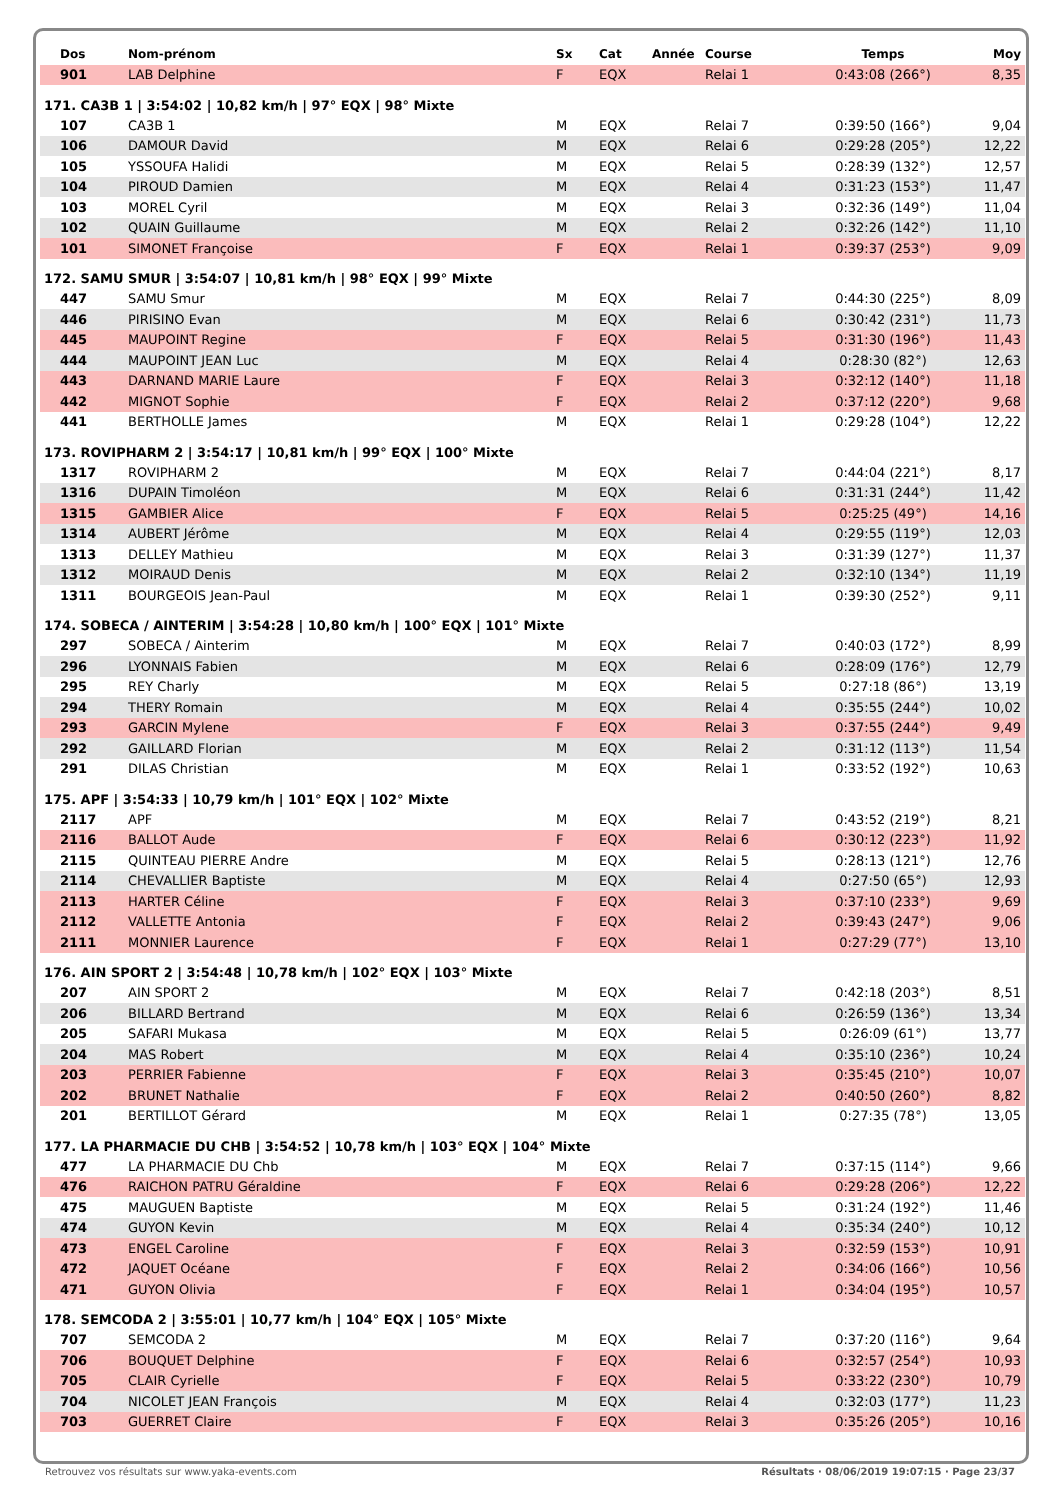| Dos | Nom-prénom | Sx | Cat | Année | Course | Temps | Moy |
| --- | --- | --- | --- | --- | --- | --- | --- |
| 901 | LAB Delphine | F | EQX | | Relai 1 | 0:43:08 (266°) | 8,35 |
| 171. CA3B 1 / 3:54:02 / 10,82 km/h / 97° EQX / 98° Mixte | | | | | | | |
| 107 | CA3B 1 | M | EQX | | Relai 7 | 0:39:50 (166°) | 9,04 |
| 106 | DAMOUR David | M | EQX | | Relai 6 | 0:29:28 (205°) | 12,22 |
| 105 | YSSOUFA Halidi | M | EQX | | Relai 5 | 0:28:39 (132°) | 12,57 |
| 104 | PIROUD Damien | M | EQX | | Relai 4 | 0:31:23 (153°) | 11,47 |
| 103 | MOREL Cyril | M | EQX | | Relai 3 | 0:32:36 (149°) | 11,04 |
| 102 | QUAIN Guillaume | M | EQX | | Relai 2 | 0:32:26 (142°) | 11,10 |
| 101 | SIMONET Françoise | F | EQX | | Relai 1 | 0:39:37 (253°) | 9,09 |
| 172. SAMU SMUR / 3:54:07 / 10,81 km/h / 98° EQX / 99° Mixte | | | | | | | |
| 447 | SAMU Smur | M | EQX | | Relai 7 | 0:44:30 (225°) | 8,09 |
| 446 | PIRISINO Evan | M | EQX | | Relai 6 | 0:30:42 (231°) | 11,73 |
| 445 | MAUPOINT Regine | F | EQX | | Relai 5 | 0:31:30 (196°) | 11,43 |
| 444 | MAUPOINT JEAN Luc | M | EQX | | Relai 4 | 0:28:30 (82°) | 12,63 |
| 443 | DARNAND MARIE Laure | F | EQX | | Relai 3 | 0:32:12 (140°) | 11,18 |
| 442 | MIGNOT Sophie | F | EQX | | Relai 2 | 0:37:12 (220°) | 9,68 |
| 441 | BERTHOLLE James | M | EQX | | Relai 1 | 0:29:28 (104°) | 12,22 |
| 173. ROVIPHARM 2 / 3:54:17 / 10,81 km/h / 99° EQX / 100° Mixte | | | | | | | |
| 1317 | ROVIPHARM 2 | M | EQX | | Relai 7 | 0:44:04 (221°) | 8,17 |
| 1316 | DUPAIN Timoléon | M | EQX | | Relai 6 | 0:31:31 (244°) | 11,42 |
| 1315 | GAMBIER Alice | F | EQX | | Relai 5 | 0:25:25 (49°) | 14,16 |
| 1314 | AUBERT Jérôme | M | EQX | | Relai 4 | 0:29:55 (119°) | 12,03 |
| 1313 | DELLEY Mathieu | M | EQX | | Relai 3 | 0:31:39 (127°) | 11,37 |
| 1312 | MOIRAUD Denis | M | EQX | | Relai 2 | 0:32:10 (134°) | 11,19 |
| 1311 | BOURGEOIS Jean-Paul | M | EQX | | Relai 1 | 0:39:30 (252°) | 9,11 |
| 174. SOBECA / AINTERIM / 3:54:28 / 10,80 km/h / 100° EQX / 101° Mixte | | | | | | | |
| 297 | SOBECA / Ainterim | M | EQX | | Relai 7 | 0:40:03 (172°) | 8,99 |
| 296 | LYONNAIS Fabien | M | EQX | | Relai 6 | 0:28:09 (176°) | 12,79 |
| 295 | REY Charly | M | EQX | | Relai 5 | 0:27:18 (86°) | 13,19 |
| 294 | THERY Romain | M | EQX | | Relai 4 | 0:35:55 (244°) | 10,02 |
| 293 | GARCIN Mylene | F | EQX | | Relai 3 | 0:37:55 (244°) | 9,49 |
| 292 | GAILLARD Florian | M | EQX | | Relai 2 | 0:31:12 (113°) | 11,54 |
| 291 | DILAS Christian | M | EQX | | Relai 1 | 0:33:52 (192°) | 10,63 |
| 175. APF / 3:54:33 / 10,79 km/h / 101° EQX / 102° Mixte | | | | | | | |
| 2117 | APF | M | EQX | | Relai 7 | 0:43:52 (219°) | 8,21 |
| 2116 | BALLOT Aude | F | EQX | | Relai 6 | 0:30:12 (223°) | 11,92 |
| 2115 | QUINTEAU PIERRE Andre | M | EQX | | Relai 5 | 0:28:13 (121°) | 12,76 |
| 2114 | CHEVALLIER Baptiste | M | EQX | | Relai 4 | 0:27:50 (65°) | 12,93 |
| 2113 | HARTER Céline | F | EQX | | Relai 3 | 0:37:10 (233°) | 9,69 |
| 2112 | VALLETTE Antonia | F | EQX | | Relai 2 | 0:39:43 (247°) | 9,06 |
| 2111 | MONNIER Laurence | F | EQX | | Relai 1 | 0:27:29 (77°) | 13,10 |
| 176. AIN SPORT 2 / 3:54:48 / 10,78 km/h / 102° EQX / 103° Mixte | | | | | | | |
| 207 | AIN SPORT 2 | M | EQX | | Relai 7 | 0:42:18 (203°) | 8,51 |
| 206 | BILLARD Bertrand | M | EQX | | Relai 6 | 0:26:59 (136°) | 13,34 |
| 205 | SAFARI Mukasa | M | EQX | | Relai 5 | 0:26:09 (61°) | 13,77 |
| 204 | MAS Robert | M | EQX | | Relai 4 | 0:35:10 (236°) | 10,24 |
| 203 | PERRIER Fabienne | F | EQX | | Relai 3 | 0:35:45 (210°) | 10,07 |
| 202 | BRUNET Nathalie | F | EQX | | Relai 2 | 0:40:50 (260°) | 8,82 |
| 201 | BERTILLOT Gérard | M | EQX | | Relai 1 | 0:27:35 (78°) | 13,05 |
| 177. LA PHARMACIE DU CHB / 3:54:52 / 10,78 km/h / 103° EQX / 104° Mixte | | | | | | | |
| 477 | LA PHARMACIE DU Chb | M | EQX | | Relai 7 | 0:37:15 (114°) | 9,66 |
| 476 | RAICHON PATRU Géraldine | F | EQX | | Relai 6 | 0:29:28 (206°) | 12,22 |
| 475 | MAUGUEN Baptiste | M | EQX | | Relai 5 | 0:31:24 (192°) | 11,46 |
| 474 | GUYON Kevin | M | EQX | | Relai 4 | 0:35:34 (240°) | 10,12 |
| 473 | ENGEL Caroline | F | EQX | | Relai 3 | 0:32:59 (153°) | 10,91 |
| 472 | JAQUET Océane | F | EQX | | Relai 2 | 0:34:06 (166°) | 10,56 |
| 471 | GUYON Olivia | F | EQX | | Relai 1 | 0:34:04 (195°) | 10,57 |
| 178. SEMCODA 2 / 3:55:01 / 10,77 km/h / 104° EQX / 105° Mixte | | | | | | | |
| 707 | SEMCODA 2 | M | EQX | | Relai 7 | 0:37:20 (116°) | 9,64 |
| 706 | BOUQUET Delphine | F | EQX | | Relai 6 | 0:32:57 (254°) | 10,93 |
| 705 | CLAIR Cyrielle | F | EQX | | Relai 5 | 0:33:22 (230°) | 10,79 |
| 704 | NICOLET JEAN François | M | EQX | | Relai 4 | 0:32:03 (177°) | 11,23 |
| 703 | GUERRET Claire | F | EQX | | Relai 3 | 0:35:26 (205°) | 10,16 |
Retrouvez vos résultats sur www.yaka-events.com Résultats · 08/06/2019 19:07:15 · Page 23/37